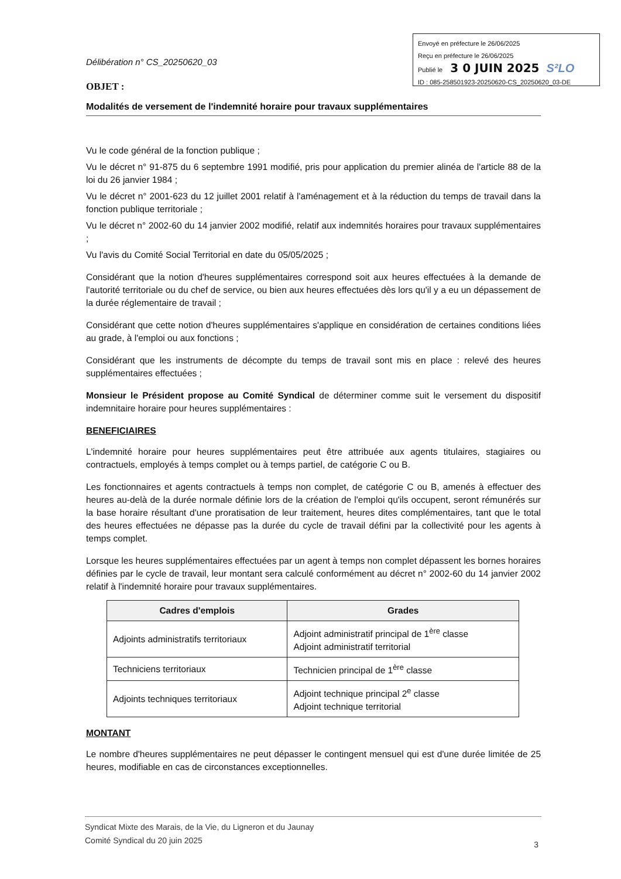Envoyé en préfecture le 26/06/2025
Reçu en préfecture le 26/06/2025
Publié le 3 0 JUIN 2025 S²LO
ID : 085-258501923-20250620-CS_20250620_03-DE
Délibération n° CS_20250620_03
OBJET :
Modalités de versement de l'indemnité horaire pour travaux supplémentaires
Vu le code général de la fonction publique ;
Vu le décret n° 91-875 du 6 septembre 1991 modifié, pris pour application du premier alinéa de l'article 88 de la loi du 26 janvier 1984 ;
Vu le décret n° 2001-623 du 12 juillet 2001 relatif à l'aménagement et à la réduction du temps de travail dans la fonction publique territoriale ;
Vu le décret n° 2002-60 du 14 janvier 2002 modifié, relatif aux indemnités horaires pour travaux supplémentaires ;
Vu l'avis du Comité Social Territorial en date du 05/05/2025 ;
Considérant que la notion d'heures supplémentaires correspond soit aux heures effectuées à la demande de l'autorité territoriale ou du chef de service, ou bien aux heures effectuées dès lors qu'il y a eu un dépassement de la durée réglementaire de travail ;
Considérant que cette notion d'heures supplémentaires s'applique en considération de certaines conditions liées au grade, à l'emploi ou aux fonctions ;
Considérant que les instruments de décompte du temps de travail sont mis en place : relevé des heures supplémentaires effectuées ;
Monsieur le Président propose au Comité Syndical de déterminer comme suit le versement du dispositif indemnitaire horaire pour heures supplémentaires :
BENEFICIAIRES
L'indemnité horaire pour heures supplémentaires peut être attribuée aux agents titulaires, stagiaires ou contractuels, employés à temps complet ou à temps partiel, de catégorie C ou B.
Les fonctionnaires et agents contractuels à temps non complet, de catégorie C ou B, amenés à effectuer des heures au-delà de la durée normale définie lors de la création de l'emploi qu'ils occupent, seront rémunérés sur la base horaire résultant d'une proratisation de leur traitement, heures dites complémentaires, tant que le total des heures effectuées ne dépasse pas la durée du cycle de travail défini par la collectivité pour les agents à temps complet.
Lorsque les heures supplémentaires effectuées par un agent à temps non complet dépassent les bornes horaires définies par le cycle de travail, leur montant sera calculé conformément au décret n° 2002-60 du 14 janvier 2002 relatif à l'indemnité horaire pour travaux supplémentaires.
| Cadres d'emplois | Grades |
| --- | --- |
| Adjoints administratifs territoriaux | Adjoint administratif principal de 1<sup>ère</sup> classe Adjoint administratif territorial |
| Techniciens territoriaux | Technicien principal de 1<sup>ère</sup> classe |
| Adjoints techniques territoriaux | Adjoint technique principal 2<sup>e</sup> classe Adjoint technique territorial |
MONTANT
Le nombre d'heures supplémentaires ne peut dépasser le contingent mensuel qui est d'une durée limitée de 25 heures, modifiable en cas de circonstances exceptionnelles.
Syndicat Mixte des Marais, de la Vie, du Ligneron et du Jaunay
Comité Syndical du 20 juin 2025
3